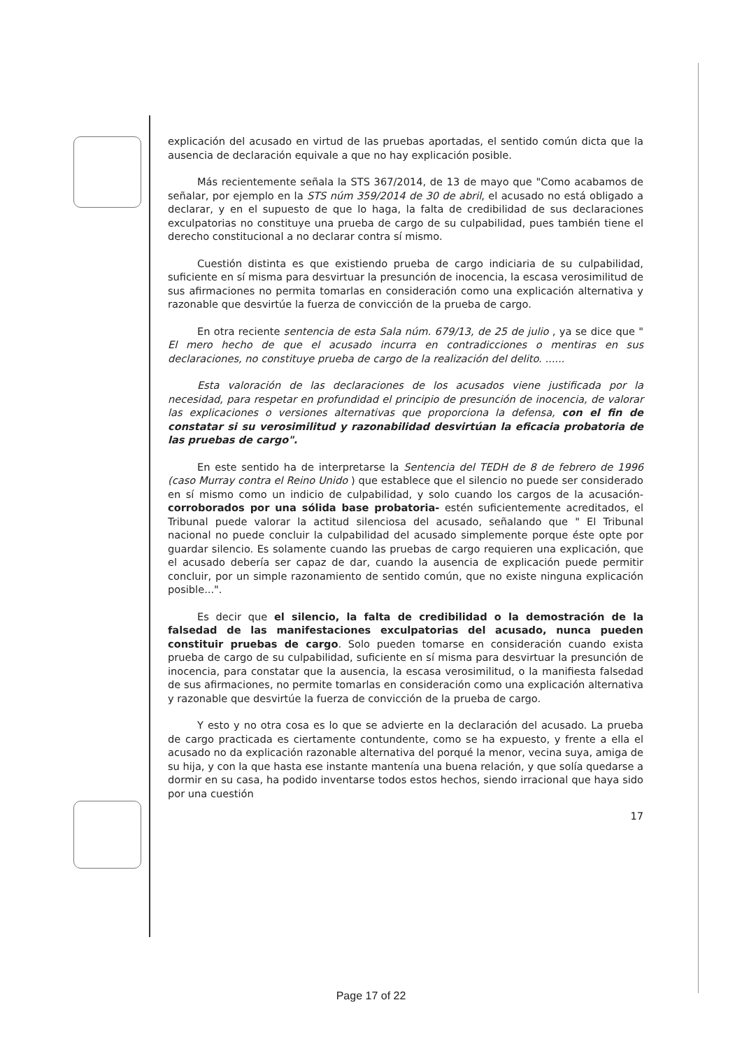explicación del acusado en virtud de las pruebas aportadas, el sentido común dicta que la ausencia de declaración equivale a que no hay explicación posible.
Más recientemente señala la STS 367/2014, de 13 de mayo que "Como acabamos de señalar, por ejemplo en la STS núm 359/2014 de 30 de abril, el acusado no está obligado a declarar, y en el supuesto de que lo haga, la falta de credibilidad de sus declaraciones exculpatorias no constituye una prueba de cargo de su culpabilidad, pues también tiene el derecho constitucional a no declarar contra sí mismo.
Cuestión distinta es que existiendo prueba de cargo indiciaria de su culpabilidad, suficiente en sí misma para desvirtuar la presunción de inocencia, la escasa verosimilitud de sus afirmaciones no permita tomarlas en consideración como una explicación alternativa y razonable que desvirtúe la fuerza de convicción de la prueba de cargo.
En otra reciente sentencia de esta Sala núm. 679/13, de 25 de julio , ya se dice que " El mero hecho de que el acusado incurra en contradicciones o mentiras en sus declaraciones, no constituye prueba de cargo de la realización del delito. ......
Esta valoración de las declaraciones de los acusados viene justificada por la necesidad, para respetar en profundidad el principio de presunción de inocencia, de valorar las explicaciones o versiones alternativas que proporciona la defensa, con el fin de constatar si su verosimilitud y razonabilidad desvirtúan la eficacia probatoria de las pruebas de cargo".
En este sentido ha de interpretarse la Sentencia del TEDH de 8 de febrero de 1996 (caso Murray contra el Reino Unido ) que establece que el silencio no puede ser considerado en sí mismo como un indicio de culpabilidad, y solo cuando los cargos de la acusación- corroborados por una sólida base probatoria- estén suficientemente acreditados, el Tribunal puede valorar la actitud silenciosa del acusado, señalando que " El Tribunal nacional no puede concluir la culpabilidad del acusado simplemente porque éste opte por guardar silencio. Es solamente cuando las pruebas de cargo requieren una explicación, que el acusado debería ser capaz de dar, cuando la ausencia de explicación puede permitir concluir, por un simple razonamiento de sentido común, que no existe ninguna explicación posible...".
Es decir que el silencio, la falta de credibilidad o la demostración de la falsedad de las manifestaciones exculpatorias del acusado, nunca pueden constituir pruebas de cargo. Solo pueden tomarse en consideración cuando exista prueba de cargo de su culpabilidad, suficiente en sí misma para desvirtuar la presunción de inocencia, para constatar que la ausencia, la escasa verosimilitud, o la manifiesta falsedad de sus afirmaciones, no permite tomarlas en consideración como una explicación alternativa y razonable que desvirtúe la fuerza de convicción de la prueba de cargo.
Y esto y no otra cosa es lo que se advierte en la declaración del acusado. La prueba de cargo practicada es ciertamente contundente, como se ha expuesto, y frente a ella el acusado no da explicación razonable alternativa del porqué la menor, vecina suya, amiga de su hija, y con la que hasta ese instante mantenía una buena relación, y que solía quedarse a dormir en su casa, ha podido inventarse todos estos hechos, siendo irracional que haya sido por una cuestión
17
Page 17 of 22